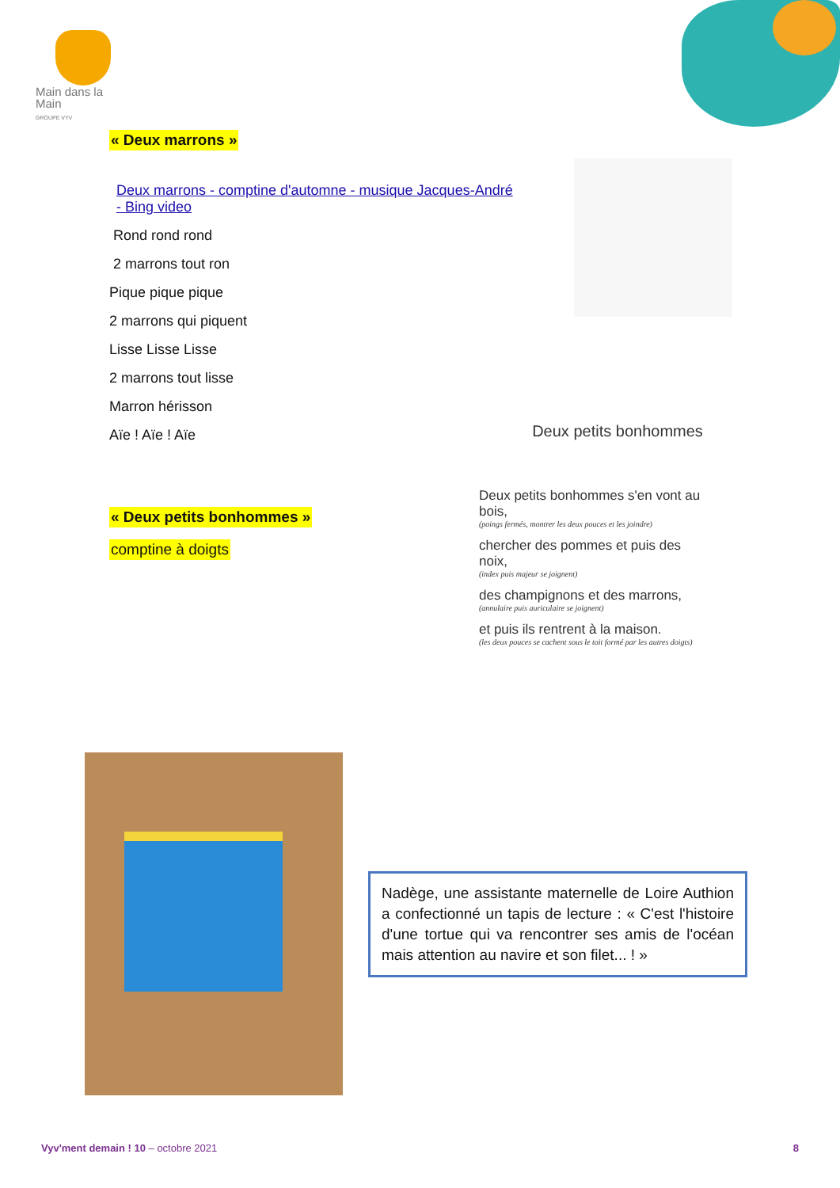Main dans la Main
GROUPE VYV
« Deux marrons »
Deux marrons - comptine d'automne - musique Jacques-André - Bing video
Rond rond rond
2 marrons tout ron
Pique pique pique
2 marrons qui piquent
Lisse Lisse Lisse
2 marrons tout lisse
Marron hérisson
Aïe ! Aïe ! Aïe
« Deux petits bonhommes »
comptine à doigts
Deux petits bonhommes
Deux petits bonhommes s'en vont au bois,
(poings fermés, montrer les deux pouces et les joindre)
chercher des pommes et puis des noix,
(index puis majeur se joignent)
des champignons et des marrons,
(annulaire puis auriculaire se joignent)
et puis ils rentrent à la maison.
(les deux pouces se cachent sous le toit formé par les autres doigts)
Nadège, une assistante maternelle de Loire Authion a confectionné un tapis de lecture : « C'est l'histoire d'une tortue qui va rencontrer ses amis de l'océan mais attention au navire et son filet... ! »
Vyv'ment demain ! 10 – octobre 2021
8